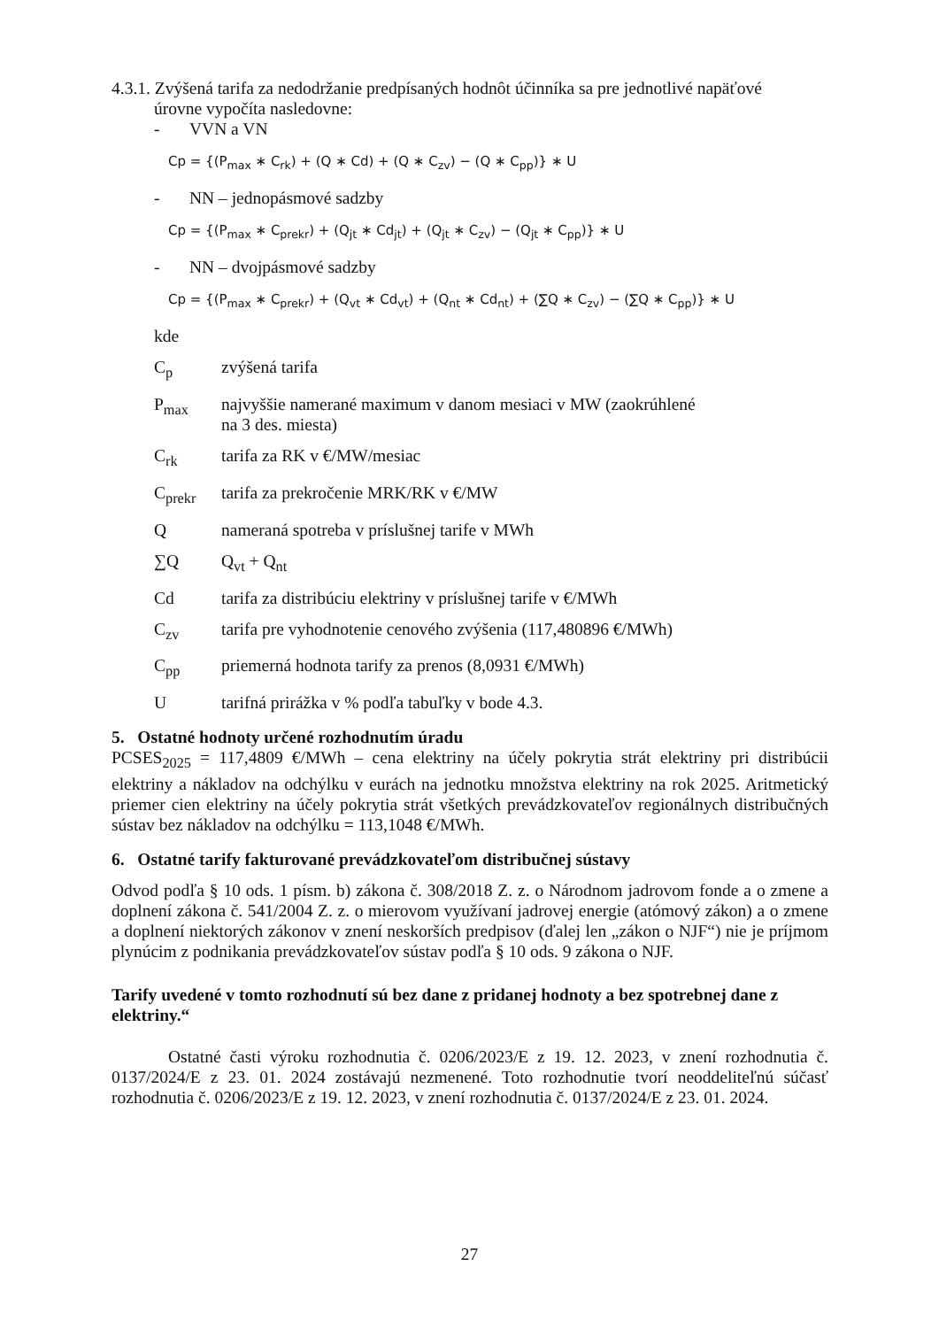4.3.1. Zvýšená tarifa za nedodržanie predpísaných hodnôt účinníka sa pre jednotlivé napäťové
úrovne vypočíta nasledovne:
- VVN a VN
Cp = {(P<sub>max</sub> ∗ C<sub>rk</sub>) + (Q ∗ Cd) + (Q ∗ C<sub>zv</sub>) − (Q ∗ C<sub>pp</sub>)} ∗ U
- NN – jednopásmové sadzby
Cp = {(P<sub>max</sub> ∗ C<sub>prekr</sub>) + (Q<sub>jt</sub> ∗ Cd<sub>jt</sub>) + (Q<sub>jt</sub> ∗ C<sub>zv</sub>) − (Q<sub>jt</sub> ∗ C<sub>pp</sub>)} ∗ U
- NN – dvojpásmové sadzby
Cp = {(P<sub>max</sub> ∗ C<sub>prekr</sub>) + (Q<sub>vt</sub> ∗ Cd<sub>vt</sub>) + (Q<sub>nt</sub> ∗ Cd<sub>nt</sub>) + (∑Q ∗ C<sub>zv</sub>) − (∑Q ∗ C<sub>pp</sub>)} ∗ U
kde
C<sub>p</sub> zvýšená tarifa
P<sub>max</sub> najvyššie namerané maximum v danom mesiaci v MW (zaokrúhlené
na 3 des. miesta)
C<sub>rk</sub> tarifa za RK v €/MW/mesiac
C<sub>prekr</sub> tarifa za prekročenie MRK/RK v €/MW
Q nameraná spotreba v príslušnej tarife v MWh
∑Q Q<sub>vt</sub> + Q<sub>nt</sub>
Cd tarifa za distribúciu elektriny v príslušnej tarife v €/MWh
C<sub>zv</sub> tarifa pre vyhodnotenie cenového zvýšenia (117,480896 €/MWh)
C<sub>pp</sub> priemerná hodnota tarify za prenos (8,0931 €/MWh)
U tarifná prirážka v % podľa tabuľky v bode 4.3.
5. Ostatné hodnoty určené rozhodnutím úradu
PCSES<sub>2025</sub> = 117,4809 €/MWh – cena elektriny na účely pokrytia strát elektriny pri distribúcii elektriny a nákladov na odchýlku v eurách na jednotku množstva elektriny na rok 2025. Aritmetický priemer cien elektriny na účely pokrytia strát všetkých prevádzkovateľov regionálnych distribučných sústav bez nákladov na odchýlku = 113,1048 €/MWh.
6. Ostatné tarify fakturované prevádzkovateľom distribučnej sústavy
Odvod podľa § 10 ods. 1 písm. b) zákona č. 308/2018 Z. z. o Národnom jadrovom fonde a o zmene a doplnení zákona č. 541/2004 Z. z. o mierovom využívaní jadrovej energie (atómový zákon) a o zmene a doplnení niektorých zákonov v znení neskorších predpisov (ďalej len „zákon o NJF“) nie je príjmom plynúcim z podnikania prevádzkovateľov sústav podľa § 10 ods. 9 zákona o NJF.
Tarify uvedené v tomto rozhodnutí sú bez dane z pridanej hodnoty a bez spotrebnej dane z elektriny.“
Ostatné časti výroku rozhodnutia č. 0206/2023/E z 19. 12. 2023, v znení rozhodnutia č. 0137/2024/E z 23. 01. 2024 zostávajú nezmenené. Toto rozhodnutie tvorí neoddeliteľnú súčasť rozhodnutia č. 0206/2023/E z 19. 12. 2023, v znení rozhodnutia č. 0137/2024/E z 23. 01. 2024.
27